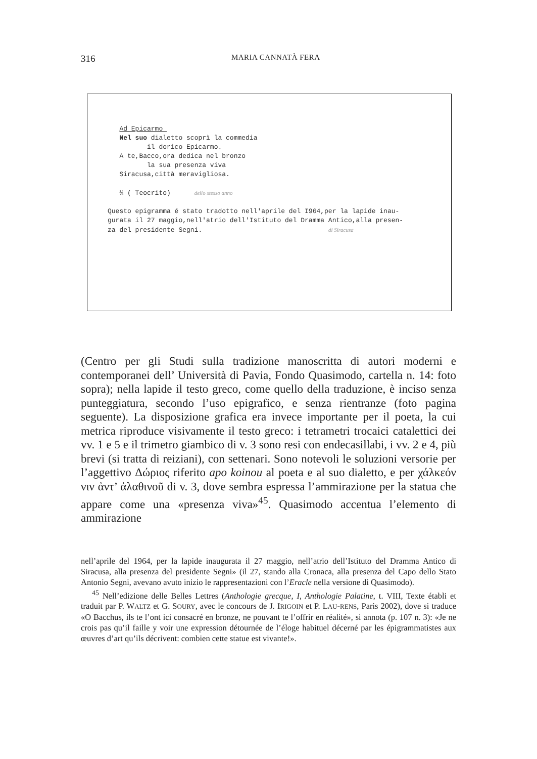316
MARIA CANNATÀ FERA
   Ad Epicarmo 
   Nel suo dialetto scoprì la commedia
          il dorico Epicarmo.
   A te,Bacco,ora dedica nel bronzo
          la sua presenza viva
   Siracusa,città meravigliosa.

   ¾ ( Teocrito)      dello stesso anno

Questo epigramma é stato tradotto nell'aprile del I964,per la lapide inau-
gurata il 27 maggio,nell'atrio dell'Istituto del Dramma Antico,alla presen-
za del presidente Segni.                                di Siracusa
(Centro per gli Studi sulla tradizione manoscritta di autori moderni e contemporanei dell’ Università di Pavia, Fondo Quasimodo, cartella n. 14: foto sopra); nella lapide il testo greco, come quello della traduzione, è inciso senza punteggiatura, secondo l’uso epigrafico, e senza rientranze (foto pagina seguente). La disposizione grafica era invece importante per il poeta, la cui metrica riproduce visivamente il testo greco: i tetrametri trocaici catalettici dei vv. 1 e 5 e il trimetro giambico di v. 3 sono resi con endecasillabi, i vv. 2 e 4, più brevi (si tratta di reiziani), con settenari. Sono notevoli le soluzioni versorie per l’aggettivo Δώριος riferito apo koinou al poeta e al suo dialetto, e per χάλκεόν νιν ἀντ’ ἀλαθινοῦ di v. 3, dove sembra espressa l’ammirazione per la statua che appare come una «presenza viva»<sup>45</sup>. Quasimodo accentua l’elemento di ammirazione
nell’aprile del 1964, per la lapide inaugurata il 27 maggio, nell’atrio dell’Istituto del Dramma Antico di Siracusa, alla presenza del presidente Segni» (il 27, stando alla Cronaca, alla presenza del Capo dello Stato Antonio Segni, avevano avuto inizio le rappresentazioni con l’Eracle nella versione di Quasimodo).
<sup>45</sup> Nell’edizione delle Belles Lettres (Anthologie grecque, I, Anthologie Palatine, t. VIII, Texte établi et traduit par P. WALTZ et G. SOURY, avec le concours de J. IRIGOIN et P. LAU-RENS, Paris 2002), dove si traduce «O Bacchus, ils te l’ont ici consacré en bronze, ne pouvant te l’offrir en réalité», si annota (p. 107 n. 3): «Je ne crois pas qu’il faille y voir une expression détournée de l’éloge habituel décerné par les épigrammatistes aux œuvres d’art qu’ils décrivent: combien cette statue est vivante!».